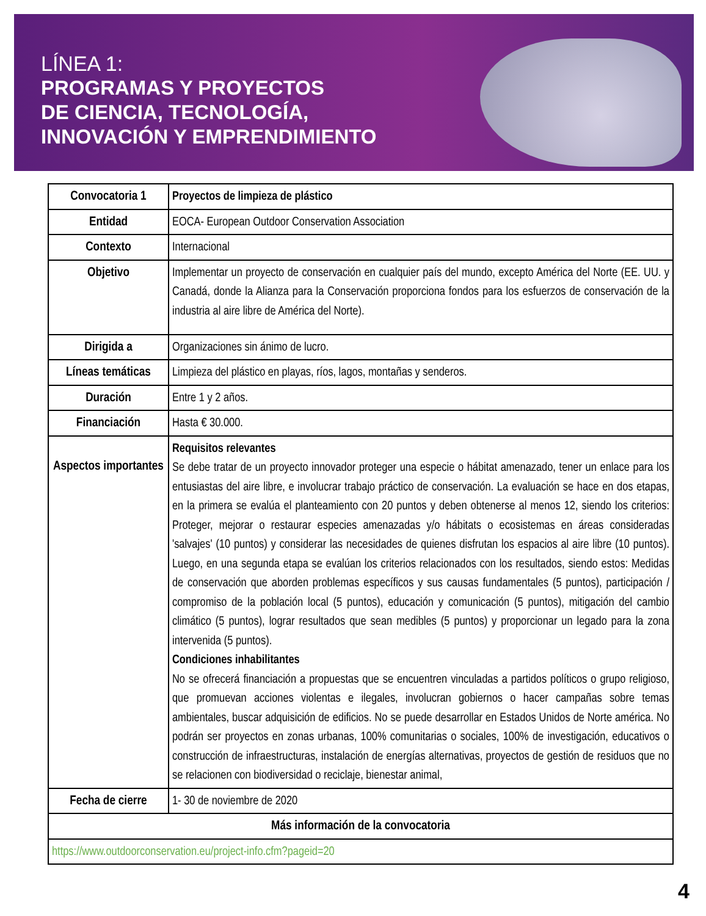LÍNEA 1:
PROGRAMAS Y PROYECTOS
DE CIENCIA, TECNOLOGÍA,
INNOVACIÓN Y EMPRENDIMIENTO
| Convocatoria 1 | Proyectos de limpieza de plástico |
| Entidad | EOCA- European Outdoor Conservation Association |
| Contexto | Internacional |
| Objetivo | Implementar un proyecto de conservación en cualquier país del mundo, excepto América del Norte (EE. UU. y Canadá, donde la Alianza para la Conservación proporciona fondos para los esfuerzos de conservación de la industria al aire libre de América del Norte). |
| Dirigida a | Organizaciones sin ánimo de lucro. |
| Líneas temáticas | Limpieza del plástico en playas, ríos, lagos, montañas y senderos. |
| Duración | Entre 1 y 2 años. |
| Financiación | Hasta € 30.000. |
| Aspectos importantes | Requisitos relevantes Se debe tratar de un proyecto innovador proteger una especie o hábitat amenazado, tener un enlace para los entusiastas del aire libre, e involucrar trabajo práctico de conservación. La evaluación se hace en dos etapas, en la primera se evalúa el planteamiento con 20 puntos y deben obtenerse al menos 12, siendo los criterios: Proteger, mejorar o restaurar especies amenazadas y/o hábitats o ecosistemas en áreas consideradas 'salvajes' (10 puntos) y considerar las necesidades de quienes disfrutan los espacios al aire libre (10 puntos). Luego, en una segunda etapa se evalúan los criterios relacionados con los resultados, siendo estos: Medidas de conservación que aborden problemas específicos y sus causas fundamentales (5 puntos), participación / compromiso de la población local (5 puntos), educación y comunicación (5 puntos), mitigación del cambio climático (5 puntos), lograr resultados que sean medibles (5 puntos) y proporcionar un legado para la zona intervenida (5 puntos). Condiciones inhabilitantes No se ofrecerá financiación a propuestas que se encuentren vinculadas a partidos políticos o grupo religioso, que promuevan acciones violentas e ilegales, involucran gobiernos o hacer campañas sobre temas ambientales, buscar adquisición de edificios. No se puede desarrollar en Estados Unidos de Norte américa. No podrán ser proyectos en zonas urbanas, 100% comunitarias o sociales, 100% de investigación, educativos o construcción de infraestructuras, instalación de energías alternativas, proyectos de gestión de residuos que no se relacionen con biodiversidad o reciclaje, bienestar animal, |
| Fecha de cierre | 1- 30 de noviembre de 2020 |
| Más información de la convocatoria | |
| https://www.outdoorconservation.eu/project-info.cfm?pageid=20 | |
4